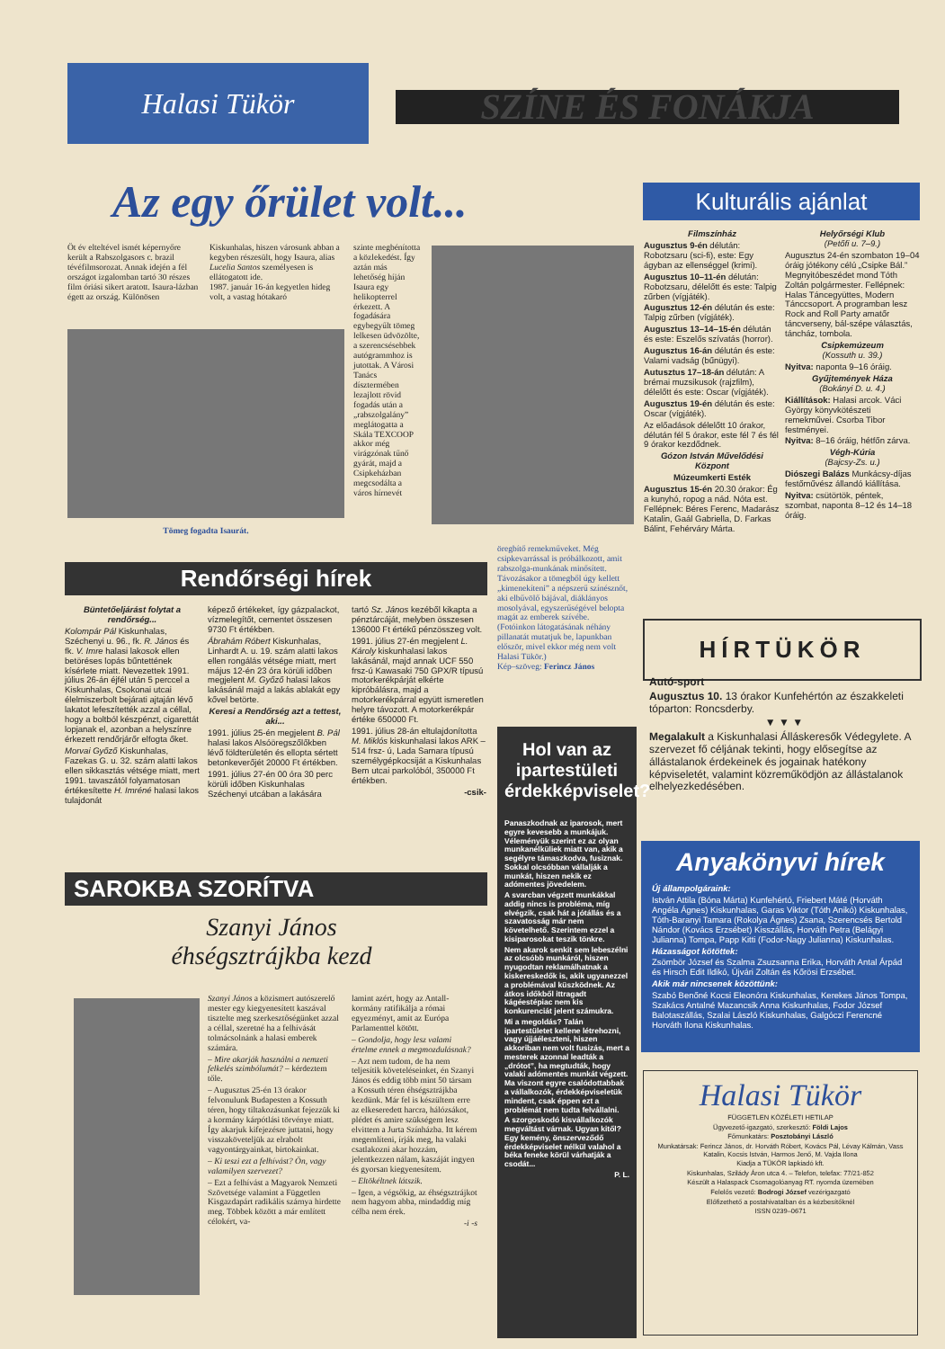Halasi Tükör
SZÍNE ÉS FONÁKJA
Az egy őrület volt... Kulturális ajánlat
Öt év elteltével ismét képernyőre került a Rabszolgasors c. brazil tévéfilmsorozat. Annak idején a fél országot izgalomban tartó 30 részes film óriási sikert aratott. Isaura-lázban égett az ország. Különösen
Kiskunhalas, hiszen városunk abban a kegyben részesült, hogy Isaura, alias Lucelia Santos személyesen is ellátogatott ide.
1987. január 16-án kegyetlen hideg volt, a vastag hótakaró
szinte megbénította a közlekedést. Így aztán más lehetőség híján Isaura egy helikopterrel érkezett. A fogadására egybegyűlt tömeg lelkesen üdvözölte, a szerencsésebbek autógrammhoz is jutottak. A Városi Tanács dísztermében lezajlott rövid fogadás után a „rabszolgalány” meglátogatta a Skála TEXCOOP akkor még virágzónak tűnő gyárát, majd a Csipkeházban megcsodálta a város hírnevét
Tömeg fogadta Isaurát.
öregbítő remekműveket. Még csipkevarrással is próbálkozott, amit rabszolga-munkának minősített.
Távozásakor a tömegből úgy kellett „kimenekíteni” a népszerű színésznőt, aki elbűvölő bájával, diáklányos mosolyával, egyszerűségével belopta magát az emberek szívébe.
(Fotóinkon látogatásának néhány pillanatát mutatjuk be, lapunkban először, mivel ekkor még nem volt Halasi Tükör.)
Kép–szöveg: Ferincz János
Filmszínház
Augusztus 9-én délután: Robotzsaru (sci-fi), este: Egy ágyban az ellenséggel (krimi).
Augusztus 10–11-én délután: Robotzsaru, délelőtt és este: Talpig zűrben (vígjáték).
Augusztus 12-én délután és este: Talpig zűrben (vígjáték).
Augusztus 13–14–15-én délután és este: Eszelős szívatás (horror).
Augusztus 16-án délután és este: Valami vadság (bűnügyi).
Autusztus 17–18-án délután: A brémai muzsikusok (rajzfilm), délelőtt és este: Oscar (vígjáték).
Augusztus 19-én délután és este: Oscar (vígjáték).
Az előadások délelőtt 10 órakor, délután fél 5 órakor, este fél 7 és fél 9 órakor kezdődnek.
Gózon István Művelődési Központ
Múzeumkerti Esték
Augusztus 15-én 20.30 órakor: Ég a kunyhó, ropog a nád. Nóta est. Fellépnek: Béres Ferenc, Madarász Katalin, Gaál Gabriella, D. Farkas Bálint, Fehérváry Márta.
Helyőrségi Klub
(Petőfi u. 7–9.)
Augusztus 24-én szombaton 19–04 óráig jótékony célú „Csipke Bál.” Megnyitóbeszédet mond Tóth Zoltán polgármester. Fellépnek: Halas Táncegyüttes, Modern Tánccsoport. A programban lesz Rock and Roll Party amatőr táncverseny, bál-szépe választás, táncház, tombola.
Csipkemúzeum
(Kossuth u. 39.)
Nyitva: naponta 9–16 óráig.
Gyűjtemények Háza
(Bokányi D. u. 4.)
Kiállítások: Halasi arcok. Váci György könyvkötészeti remekművei. Csorba Tibor festményei.
Nyitva: 8–16 óráig, hétfőn zárva.
Végh-Kúria
(Bajcsy-Zs. u.)
Diószegi Balázs Munkácsy-díjas festőművész állandó kiállítása.
Nyitva: csütörtök, péntek, szombat, naponta 8–12 és 14–18 óráig.
Rendőrségi hírek
Büntetőeljárást folytat a rendőrség...
Kolompár Pál Kiskunhalas, Széchenyi u. 96., fk. R. János és fk. V. Imre halasi lakosok ellen betöréses lopás bűntettének kísérlete miatt. Nevezettek 1991. július 26-án éjfél után 5 perccel a Kiskunhalas, Csokonai utcai élelmiszerbolt bejárati ajtaján lévő lakatot lefeszítették azzal a céllal, hogy a boltból készpénzt, cigarettát lopjanak el, azonban a helyszínre érkezett rendőrjárőr elfogta őket.
Morvai Győző Kiskunhalas, Fazekas G. u. 32. szám alatti lakos ellen sikkasztás vétsége miatt, mert 1991. tavaszától folyamatosan értékesítette H. Imréné halasi lakos tulajdonát
képező értékeket, így gázpalackot, vízmelegítőt, cementet összesen 9730 Ft értékben.
Ábrahám Róbert Kiskunhalas, Linhardt A. u. 19. szám alatti lakos ellen rongálás vétsége miatt, mert május 12-én 23 óra körüli időben megjelent M. Győző halasi lakos lakásánál majd a lakás ablakát egy kővel betörte.
Keresi a Rendőrség azt a tettest, aki...
1991. július 25-én megjelent B. Pál halasi lakos Alsóöregszőlőkben lévő földterületén és ellopta sértett betonkeverőjét 20000 Ft értékben.
1991. július 27-én 00 óra 30 perc körüli időben Kiskunhalas Széchenyi utcában a lakására
tartó Sz. János kezéből kikapta a pénztárcáját, melyben összesen 136000 Ft értékű pénzösszeg volt.
1991. július 27-én megjelent L. Károly kiskunhalasi lakos lakásánál, majd annak UCF 550 frsz-ú Kawasaki 750 GPX/R típusú motorkerékpárját elkérte kipróbálásra, majd a motorkerékpárral együtt ismeretlen helyre távozott. A motorkerékpár értéke 650000 Ft.
1991. július 28-án eltulajdonította M. Miklós kiskunhalasi lakos ARK – 514 frsz- ú, Lada Samara típusú személygépkocsiját a Kiskunhalas Bem utcai parkolóból, 350000 Ft értékben.
-csik-
HÍRTÜKÖR
Autó-sport
Augusztus 10. 13 órakor Kunfehértón az északkeleti tóparton: Roncsderby.
▼ ▼ ▼
Megalakult a Kiskunhalasi Álláskeresők Védegylete. A szervezet fő céljának tekinti, hogy elősegítse az állástalanok érdekeinek és jogainak hatékony képviseletét, valamint közreműködjön az állástalanok elhelyezkedésében.
SAROKBA SZORÍTVA
Szanyi János
éhségsztrájkba kezd
Szanyi János a közismert autószerelő mester egy kiegyenesített kaszával tisztelte meg szerkesztőségünket azzal a céllal, szeretné ha a felhívását tolmácsolnánk a halasi emberek számára.
– Mire akarják használni a nemzeti felkelés szimbólumát? – kérdeztem tőle.
– Augusztus 25-én 13 órakor felvonulunk Budapesten a Kossuth téren, hogy tiltakozásunkat fejezzük ki a kormány kárpótlási törvénye miatt. Így akarjuk kifejezésre juttatni, hogy visszaköveteljük az elrabolt vagyontárgyainkat, birtokainkat.
– Ki teszi ezt a felhívást? Ön, vagy valamilyen szervezet?
– Ezt a felhívást a Magyarok Nemzeti Szövetsége valamint a Független Kisgazdapárt radikális szárnya hirdette meg. Többek között a már említett célokért, va-
lamint azért, hogy az Antall-kormány ratifikálja a római egyezményt, amit az Európa Parlamenttel kötött.
– Gondolja, hogy lesz valami értelme ennek a megmozdulásnak?
– Azt nem tudom, de ha nem teljesítik követeléseinket, én Szanyi János és eddig több mint 50 társam a Kossuth téren éhségsztrájkba kezdünk. Már fel is készültem erre az elkeseredett harcra, hálózsákot, plédet és amire szükségem lesz elvittem a Jurta Színházba. Itt kérem megemlíteni, írják meg, ha valaki csatlakozni akar hozzám, jelentkezzen nálam, kaszáját ingyen és gyorsan kiegyenesítem.
– Eltökéltnek látszik.
– Igen, a végsőkig, az éhségsztrájkot nem hagyom abba, mindaddig míg célba nem érek.
-i -s
Hol van az ipartestületi érdekképviselet?
Panaszkodnak az iparosok, mert egyre kevesebb a munkájuk. Véleményük szerint ez az olyan munkanélküliek miatt van, akik a segélyre támaszkodva, fusiznak. Sokkal olcsóbban vállalják a munkát, hiszen nekik ez adómentes jövedelem.
A svarcban végzett munkákkal addig nincs is probléma, míg elvégzik, csak hát a jótállás és a szavatosság már nem követelhető. Szerintem ezzel a kisiparosokat teszik tönkre.
Nem akarok senkit sem lebeszélni az olcsóbb munkáról, hiszen nyugodtan reklamálhatnak a kiskereskedők is, akik ugyanezzel a problémával küszködnek. Az átkos időkből ittragadt kágéestépiac nem kis konkurenciát jelent számukra.
Mi a megoldás? Talán ipartestületet kellene létrehozni, vagy újjáéleszteni, hiszen akkoriban nem volt fusizás, mert a mesterek azonnal leadták a „drótot”, ha megtudták, hogy valaki adómentes munkát végzett. Ma viszont egyre csalódottabbak a vállalkozók, érdekképviseletük mindent, csak éppen ezt a problémát nem tudta felvállalni.
A szorgoskodó kisvállalkozók megváltást várnak. Ugyan kitől? Egy kemény, önszerveződő érdekképviselet nélkül valahol a béka feneke körül várhatják a csodát...
P. L.
Anyakönyvi hírek
Új állampolgáraink:
István Attila (Bóna Márta) Kunfehértó, Friebert Máté (Horváth Angéla Ágnes) Kiskunhalas, Garas Viktor (Tóth Anikó) Kiskunhalas, Tóth-Baranyi Tamara (Rokolya Ágnes) Zsana, Szerencsés Bertold Nándor (Kovács Erzsébet) Kisszállás, Horváth Petra (Belágyi Julianna) Tompa, Papp Kitti (Fodor-Nagy Julianna) Kiskunhalas.
Házasságot kötöttek:
Zsömbör József és Szalma Zsuzsanna Erika, Horváth Antal Árpád és Hirsch Edit Ildikó, Újvári Zoltán és Kőrösi Erzsébet.
Akik már nincsenek közöttünk:
Szabó Benőné Kocsi Eleonóra Kiskunhalas, Kerekes János Tompa, Szakács Antalné Mazancsik Anna Kiskunhalas, Fodor József Balotaszállás, Szalai László Kiskunhalas, Galgóczi Ferencné Horváth Ilona Kiskunhalas.
Halasi Tükör
FÜGGETLEN KÖZÉLETI HETILAP
Ügyvezető-igazgató, szerkesztő: Földi Lajos
Főmunkatárs: Posztobányi László
Munkatársak: Ferincz János, dr. Horváth Róbert, Kovács Pál, Lévay Kálmán, Vass Katalin, Kocsis István, Harmos Jenő, M. Vajda Ilona
Kiadja a TÜKÖR lapkiadó kft.
Kiskunhalas, Szilády Áron utca 4. – Telefon, telefax: 77/21-852
Készült a Halaspack Csomagolóanyag RT. nyomda üzemében
Felelős vezető: Bodrogi József vezérigazgató
Előfizethető a postahivatalban és a kézbesítőknél
ISSN 0239–0671